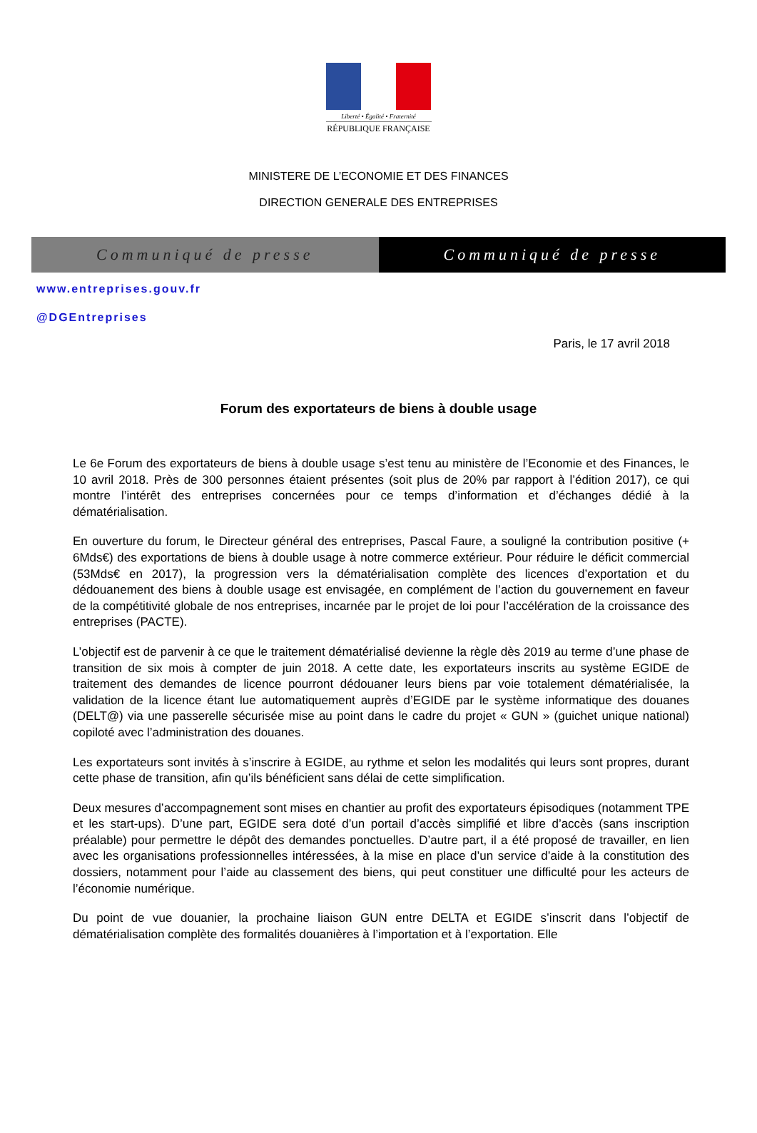Liberté • Égalité • Fraternité
RÉPUBLIQUE FRANÇAISE
MINISTERE DE L’ECONOMIE ET DES FINANCES
DIRECTION GENERALE DES ENTREPRISES
Communiqué de presse Communiqué de presse
www.entreprises.gouv.fr
@DGEntreprises
Paris, le 17 avril 2018
Forum des exportateurs de biens à double usage
Le 6e Forum des exportateurs de biens à double usage s’est tenu au ministère de l’Economie et des Finances, le 10 avril 2018. Près de 300 personnes étaient présentes (soit plus de 20% par rapport à l’édition 2017), ce qui montre l’intérêt des entreprises concernées pour ce temps d’information et d’échanges dédié à la dématérialisation.
En ouverture du forum, le Directeur général des entreprises, Pascal Faure, a souligné la contribution positive (+ 6Mds€) des exportations de biens à double usage à notre commerce extérieur. Pour réduire le déficit commercial (53Mds€ en 2017), la progression vers la dématérialisation complète des licences d’exportation et du dédouanement des biens à double usage est envisagée, en complément de l’action du gouvernement en faveur de la compétitivité globale de nos entreprises, incarnée par le projet de loi pour l’accélération de la croissance des entreprises (PACTE).
L’objectif est de parvenir à ce que le traitement dématérialisé devienne la règle dès 2019 au terme d’une phase de transition de six mois à compter de juin 2018. A cette date, les exportateurs inscrits au système EGIDE de traitement des demandes de licence pourront dédouaner leurs biens par voie totalement dématérialisée, la validation de la licence étant lue automatiquement auprès d’EGIDE par le système informatique des douanes (DELT@) via une passerelle sécurisée mise au point dans le cadre du projet « GUN » (guichet unique national) copiloté avec l’administration des douanes.
Les exportateurs sont invités à s’inscrire à EGIDE, au rythme et selon les modalités qui leurs sont propres, durant cette phase de transition, afin qu’ils bénéficient sans délai de cette simplification.
Deux mesures d’accompagnement sont mises en chantier au profit des exportateurs épisodiques (notamment TPE et les start-ups). D’une part, EGIDE sera doté d’un portail d’accès simplifié et libre d’accès (sans inscription préalable) pour permettre le dépôt des demandes ponctuelles. D’autre part, il a été proposé de travailler, en lien avec les organisations professionnelles intéressées, à la mise en place d’un service d’aide à la constitution des dossiers, notamment pour l’aide au classement des biens, qui peut constituer une difficulté pour les acteurs de l’économie numérique.
Du point de vue douanier, la prochaine liaison GUN entre DELTA et EGIDE s’inscrit dans l’objectif de dématérialisation complète des formalités douanières à l’importation et à l’exportation. Elle